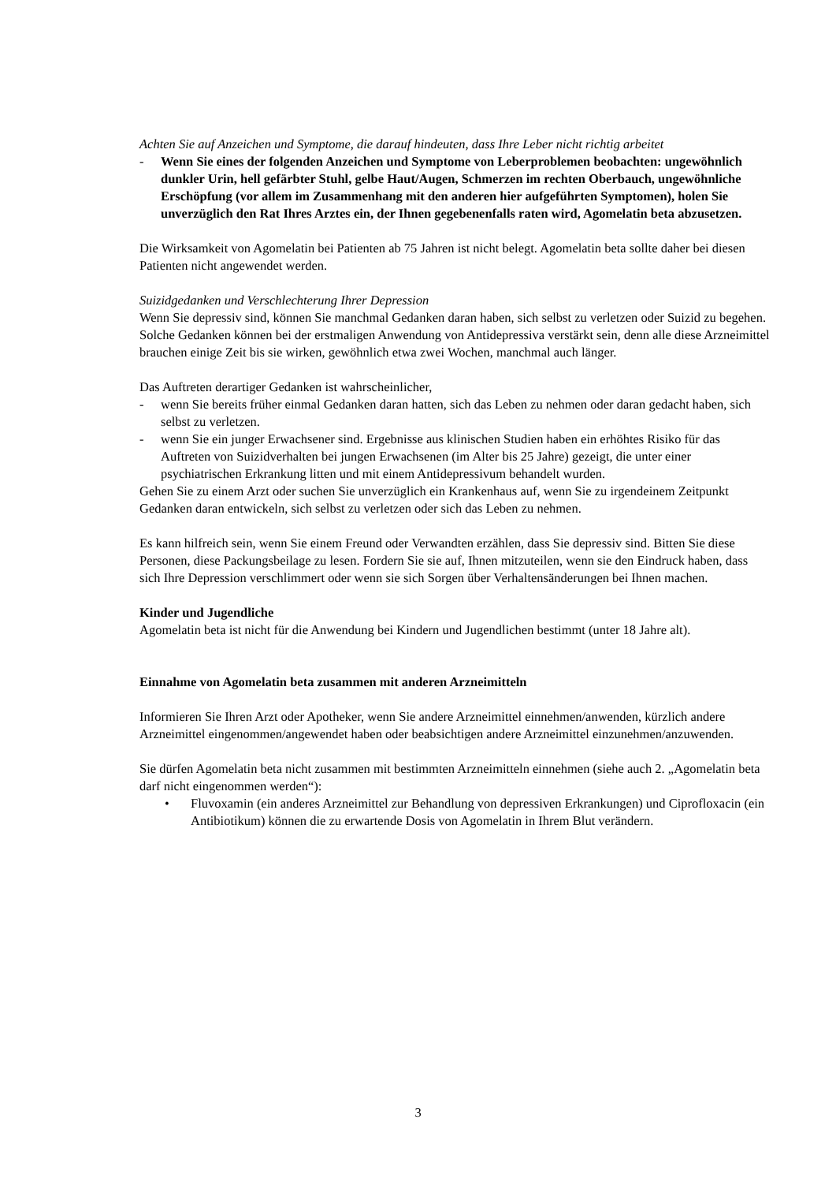Achten Sie auf Anzeichen und Symptome, die darauf hindeuten, dass Ihre Leber nicht richtig arbeitet
- Wenn Sie eines der folgenden Anzeichen und Symptome von Leberproblemen beobachten: ungewöhnlich dunkler Urin, hell gefärbter Stuhl, gelbe Haut/Augen, Schmerzen im rechten Oberbauch, ungewöhnliche Erschöpfung (vor allem im Zusammenhang mit den anderen hier aufgeführten Symptomen), holen Sie unverzüglich den Rat Ihres Arztes ein, der Ihnen gegebenenfalls raten wird, Agomelatin beta abzusetzen.
Die Wirksamkeit von Agomelatin bei Patienten ab 75 Jahren ist nicht belegt. Agomelatin beta sollte daher bei diesen Patienten nicht angewendet werden.
Suizidgedanken und Verschlechterung Ihrer Depression
Wenn Sie depressiv sind, können Sie manchmal Gedanken daran haben, sich selbst zu verletzen oder Suizid zu begehen. Solche Gedanken können bei der erstmaligen Anwendung von Antidepressiva verstärkt sein, denn alle diese Arzneimittel brauchen einige Zeit bis sie wirken, gewöhnlich etwa zwei Wochen, manchmal auch länger.
Das Auftreten derartiger Gedanken ist wahrscheinlicher,
- wenn Sie bereits früher einmal Gedanken daran hatten, sich das Leben zu nehmen oder daran gedacht haben, sich selbst zu verletzen.
- wenn Sie ein junger Erwachsener sind. Ergebnisse aus klinischen Studien haben ein erhöhtes Risiko für das Auftreten von Suizidverhalten bei jungen Erwachsenen (im Alter bis 25 Jahre) gezeigt, die unter einer psychiatrischen Erkrankung litten und mit einem Antidepressivum behandelt wurden.
Gehen Sie zu einem Arzt oder suchen Sie unverzüglich ein Krankenhaus auf, wenn Sie zu irgendeinem Zeitpunkt Gedanken daran entwickeln, sich selbst zu verletzen oder sich das Leben zu nehmen.
Es kann hilfreich sein, wenn Sie einem Freund oder Verwandten erzählen, dass Sie depressiv sind. Bitten Sie diese Personen, diese Packungsbeilage zu lesen. Fordern Sie sie auf, Ihnen mitzuteilen, wenn sie den Eindruck haben, dass sich Ihre Depression verschlimmert oder wenn sie sich Sorgen über Verhaltensänderungen bei Ihnen machen.
Kinder und Jugendliche
Agomelatin beta ist nicht für die Anwendung bei Kindern und Jugendlichen bestimmt (unter 18 Jahre alt).
Einnahme von Agomelatin beta zusammen mit anderen Arzneimitteln
Informieren Sie Ihren Arzt oder Apotheker, wenn Sie andere Arzneimittel einnehmen/anwenden, kürzlich andere Arzneimittel eingenommen/angewendet haben oder beabsichtigen andere Arzneimittel einzunehmen/anzuwenden.
Sie dürfen Agomelatin beta nicht zusammen mit bestimmten Arzneimitteln einnehmen (siehe auch 2. „Agomelatin beta darf nicht eingenommen werden“):
• Fluvoxamin (ein anderes Arzneimittel zur Behandlung von depressiven Erkrankungen) und Ciprofloxacin (ein Antibiotikum) können die zu erwartende Dosis von Agomelatin in Ihrem Blut verändern.
3